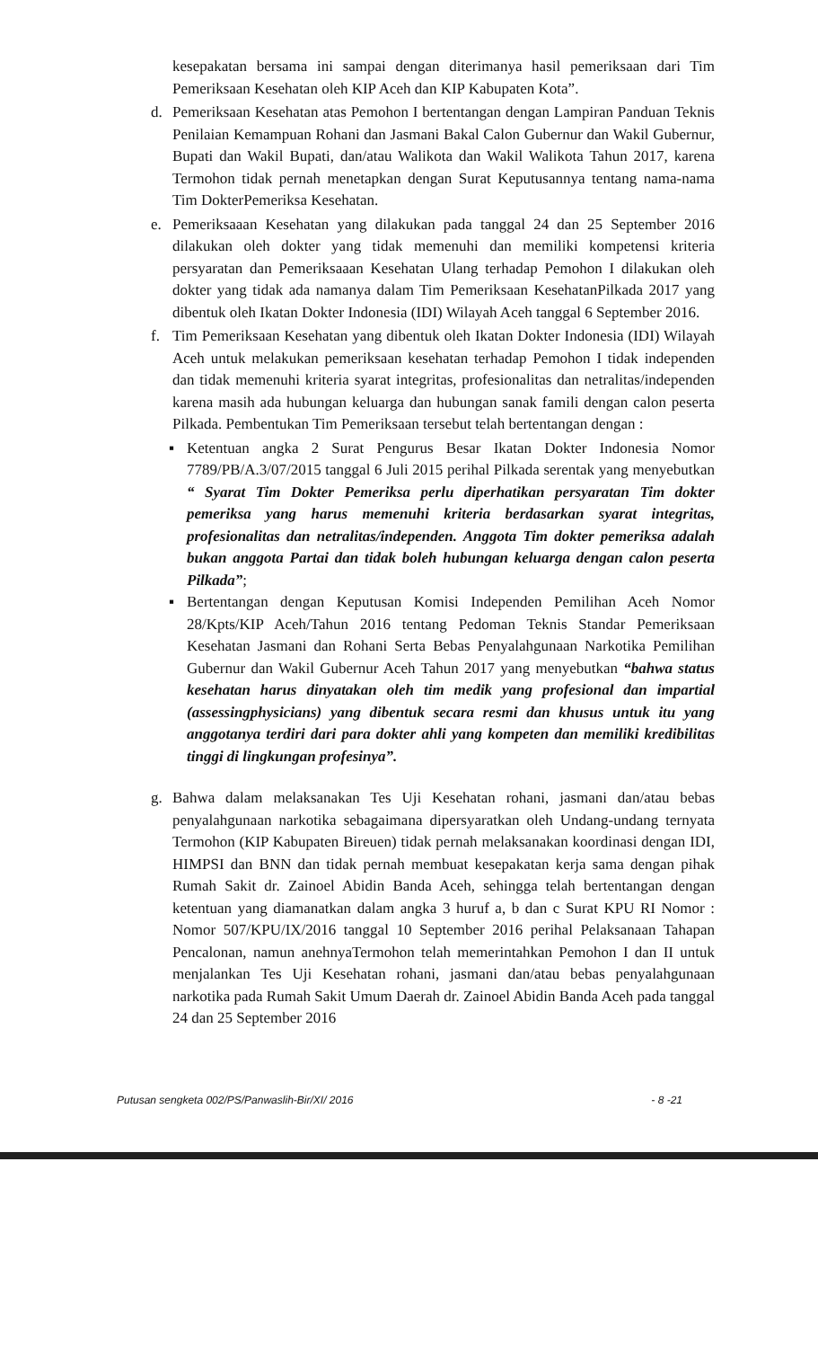kesepakatan bersama ini sampai dengan diterimanya hasil pemeriksaan dari Tim Pemeriksaan Kesehatan oleh KIP Aceh dan KIP Kabupaten Kota”.
d. Pemeriksaan Kesehatan atas Pemohon I bertentangan dengan Lampiran Panduan Teknis Penilaian Kemampuan Rohani dan Jasmani Bakal Calon Gubernur dan Wakil Gubernur, Bupati dan Wakil Bupati, dan/atau Walikota dan Wakil Walikota Tahun 2017, karena Termohon tidak pernah menetapkan dengan Surat Keputusannya tentang nama-nama Tim DokterPemeriksa Kesehatan.
e. Pemeriksaaan Kesehatan yang dilakukan pada tanggal 24 dan 25 September 2016 dilakukan oleh dokter yang tidak memenuhi dan memiliki kompetensi kriteria persyaratan dan Pemeriksaaan Kesehatan Ulang terhadap Pemohon I dilakukan oleh dokter yang tidak ada namanya dalam Tim Pemeriksaan KesehatanPilkada 2017 yang dibentuk oleh Ikatan Dokter Indonesia (IDI) Wilayah Aceh tanggal 6 September 2016.
f. Tim Pemeriksaan Kesehatan yang dibentuk oleh Ikatan Dokter Indonesia (IDI) Wilayah Aceh untuk melakukan pemeriksaan kesehatan terhadap Pemohon I tidak independen dan tidak memenuhi kriteria syarat integritas, profesionalitas dan netralitas/independen karena masih ada hubungan keluarga dan hubungan sanak famili dengan calon peserta Pilkada. Pembentukan Tim Pemeriksaan tersebut telah bertentangan dengan :
▪ Ketentuan angka 2 Surat Pengurus Besar Ikatan Dokter Indonesia Nomor 7789/PB/A.3/07/2015 tanggal 6 Juli 2015 perihal Pilkada serentak yang menyebutkan “ Syarat Tim Dokter Pemeriksa perlu diperhatikan persyaratan Tim dokter pemeriksa yang harus memenuhi kriteria berdasarkan syarat integritas, profesionalitas dan netralitas/independen. Anggota Tim dokter pemeriksa adalah bukan anggota Partai dan tidak boleh hubungan keluarga dengan calon peserta Pilkada”;
▪ Bertentangan dengan Keputusan Komisi Independen Pemilihan Aceh Nomor 28/Kpts/KIP Aceh/Tahun 2016 tentang Pedoman Teknis Standar Pemeriksaan Kesehatan Jasmani dan Rohani Serta Bebas Penyalahgunaan Narkotika Pemilihan Gubernur dan Wakil Gubernur Aceh Tahun 2017 yang menyebutkan “bahwa status kesehatan harus dinyatakan oleh tim medik yang profesional dan impartial (assessingphysicians) yang dibentuk secara resmi dan khusus untuk itu yang anggotanya terdiri dari para dokter ahli yang kompeten dan memiliki kredibilitas tinggi di lingkungan profesinya”.
g. Bahwa dalam melaksanakan Tes Uji Kesehatan rohani, jasmani dan/atau bebas penyalahgunaan narkotika sebagaimana dipersyaratkan oleh Undang-undang ternyata Termohon (KIP Kabupaten Bireuen) tidak pernah melaksanakan koordinasi dengan IDI, HIMPSI dan BNN dan tidak pernah membuat kesepakatan kerja sama dengan pihak Rumah Sakit dr. Zainoel Abidin Banda Aceh, sehingga telah bertentangan dengan ketentuan yang diamanatkan dalam angka 3 huruf a, b dan c Surat KPU RI Nomor : Nomor 507/KPU/IX/2016 tanggal 10 September 2016 perihal Pelaksanaan Tahapan Pencalonan, namun anehnyaTermohon telah memerintahkan Pemohon I dan II untuk menjalankan Tes Uji Kesehatan rohani, jasmani dan/atau bebas penyalahgunaan narkotika pada Rumah Sakit Umum Daerah dr. Zainoel Abidin Banda Aceh pada tanggal 24 dan 25 September 2016
Putusan sengketa 002/PS/Panwaslih-Bir/XI/ 2016 - 8 -21